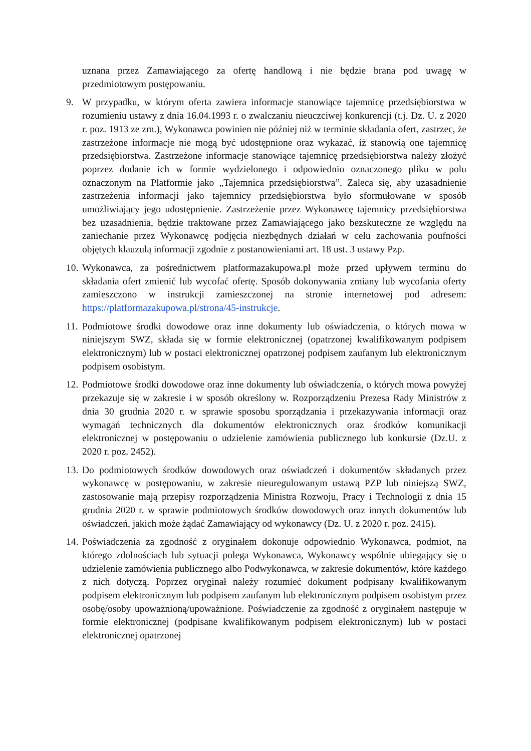uznana przez Zamawiającego za ofertę handlową i nie będzie brana pod uwagę w przedmiotowym postępowaniu.
9. W przypadku, w którym oferta zawiera informacje stanowiące tajemnicę przedsiębiorstwa w rozumieniu ustawy z dnia 16.04.1993 r. o zwalczaniu nieuczciwej konkurencji (t.j. Dz. U. z 2020 r. poz. 1913 ze zm.), Wykonawca powinien nie później niż w terminie składania ofert, zastrzec, że zastrzeżone informacje nie mogą być udostępnione oraz wykazać, iż stanowią one tajemnicę przedsiębiorstwa. Zastrzeżone informacje stanowiące tajemnicę przedsiębiorstwa należy złożyć poprzez dodanie ich w formie wydzielonego i odpowiednio oznaczonego pliku w polu oznaczonym na Platformie jako „Tajemnica przedsiębiorstwa”. Zaleca się, aby uzasadnienie zastrzeżenia informacji jako tajemnicy przedsiębiorstwa było sformułowane w sposób umożliwiający jego udostępnienie. Zastrzeżenie przez Wykonawcę tajemnicy przedsiębiorstwa bez uzasadnienia, będzie traktowane przez Zamawiającego jako bezskuteczne ze względu na zaniechanie przez Wykonawcę podjęcia niezbędnych działań w celu zachowania poufności objętych klauzulą informacji zgodnie z postanowieniami art. 18 ust. 3 ustawy Pzp.
10.
Wykonawca, za pośrednictwem platformazakupowa.pl może przed upływem terminu do składania ofert zmienić lub wycofać ofertę. Sposób dokonywania zmiany lub wycofania oferty zamieszczono w instrukcji zamieszczonej na stronie internetowej pod adresem: https://platformazakupowa.pl/strona/45-instrukcje.
11.
Podmiotowe środki dowodowe oraz inne dokumenty lub oświadczenia, o których mowa w niniejszym SWZ, składa się w formie elektronicznej (opatrzonej kwalifikowanym podpisem elektronicznym) lub w postaci elektronicznej opatrzonej podpisem zaufanym lub elektronicznym podpisem osobistym.
12.
Podmiotowe środki dowodowe oraz inne dokumenty lub oświadczenia, o których mowa powyżej przekazuje się w zakresie i w sposób określony w. Rozporządzeniu Prezesa Rady Ministrów z dnia 30 grudnia 2020 r. w sprawie sposobu sporządzania i przekazywania informacji oraz wymagań technicznych dla dokumentów elektronicznych oraz środków komunikacji elektronicznej w postępowaniu o udzielenie zamówienia publicznego lub konkursie (Dz.U. z 2020 r. poz. 2452).
13.
Do podmiotowych środków dowodowych oraz oświadczeń i dokumentów składanych przez wykonawcę w postępowaniu, w zakresie nieuregulowanym ustawą PZP lub niniejszą SWZ, zastosowanie mają przepisy rozporządzenia Ministra Rozwoju, Pracy i Technologii z dnia 15 grudnia 2020 r. w sprawie podmiotowych środków dowodowych oraz innych dokumentów lub oświadczeń, jakich może żądać Zamawiający od wykonawcy (Dz. U. z 2020 r. poz. 2415).
14.
Poświadczenia za zgodność z oryginałem dokonuje odpowiednio Wykonawca, podmiot, na którego zdolnościach lub sytuacji polega Wykonawca, Wykonawcy wspólnie ubiegający się o udzielenie zamówienia publicznego albo Podwykonawca, w zakresie dokumentów, które każdego z nich dotyczą. Poprzez oryginał należy rozumieć dokument podpisany kwalifikowanym podpisem elektronicznym lub podpisem zaufanym lub elektronicznym podpisem osobistym przez osobę/osoby upoważnioną/upoważnione. Poświadczenie za zgodność z oryginałem następuje w formie elektronicznej (podpisane kwalifikowanym podpisem elektronicznym) lub w postaci elektronicznej opatrzonej